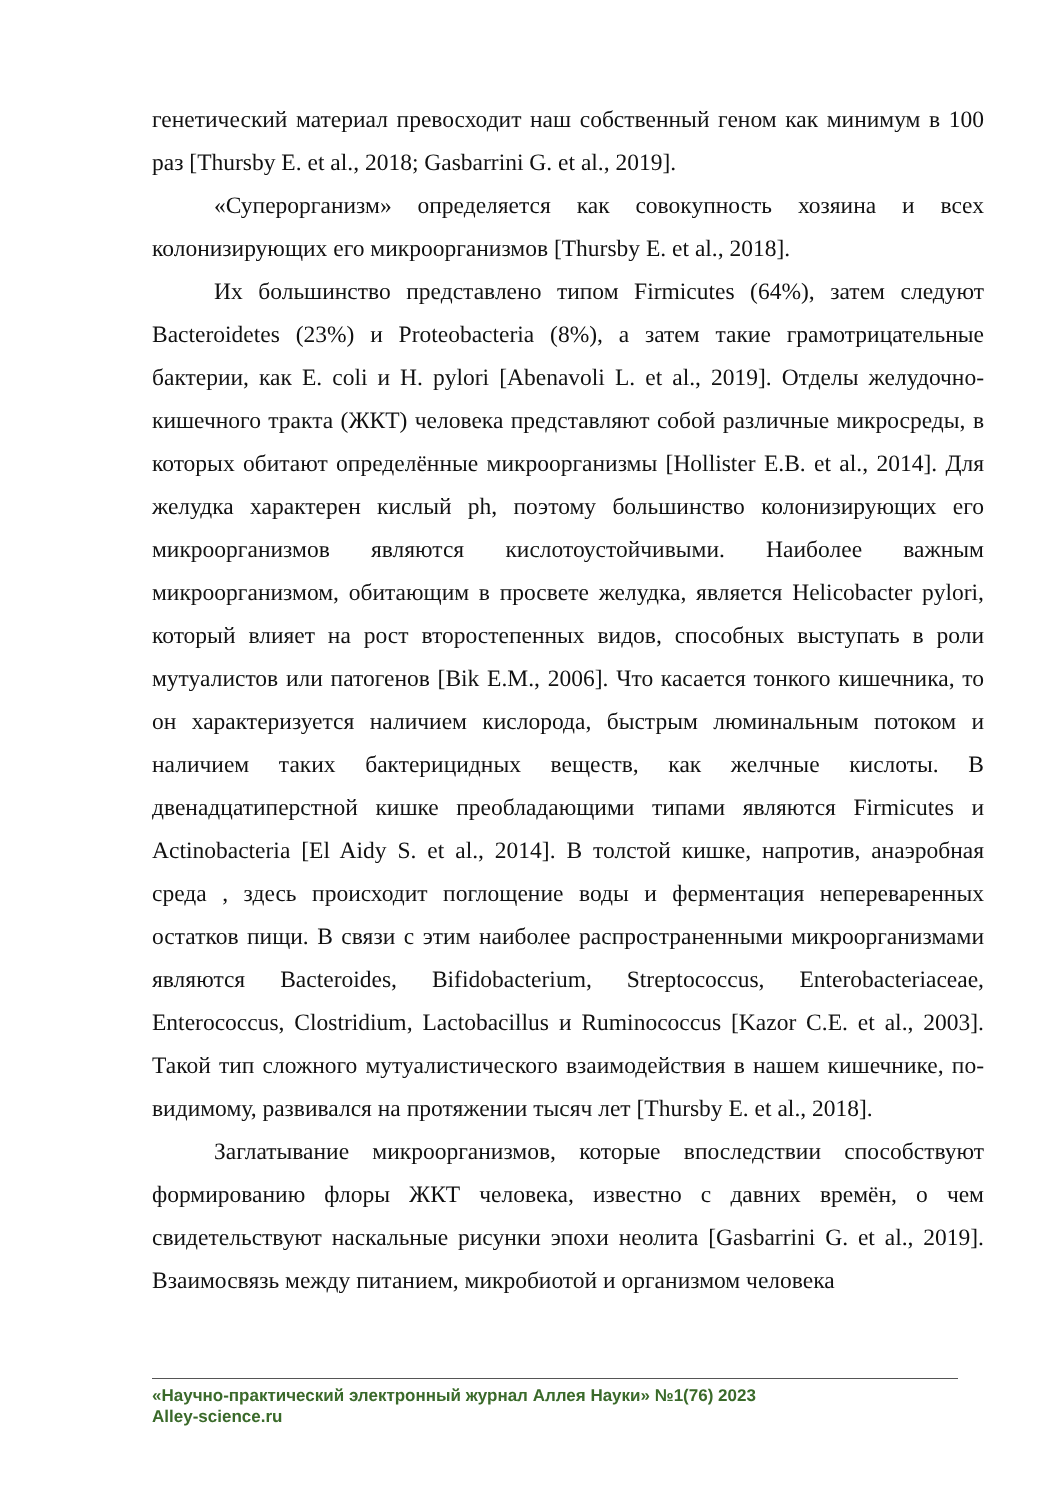генетический материал превосходит наш собственный геном как минимум в 100 раз [Thursby E. et al., 2018; Gasbarrini G. et al., 2019].
«Суперорганизм» определяется как совокупность хозяина и всех колонизирующих его микроорганизмов [Thursby E. et al., 2018].
Их большинство представлено типом Firmicutes (64%), затем следуют Bacteroidetes (23%) и Proteobacteria (8%), а затем такие грамотрицательные бактерии, как E. coli и H. pylori [Abenavoli L. et al., 2019]. Отделы желудочно-кишечного тракта (ЖКТ) человека представляют собой различные микросреды, в которых обитают определённые микроорганизмы [Hollister E.B. et al., 2014]. Для желудка характерен кислый ph, поэтому большинство колонизирующих его микроорганизмов являются кислотоустойчивыми. Наиболее важным микроорганизмом, обитающим в просвете желудка, является Helicobacter pylori, который влияет на рост второстепенных видов, способных выступать в роли мутуалистов или патогенов [Bik E.M., 2006]. Что касается тонкого кишечника, то он характеризуется наличием кислорода, быстрым люминальным потоком и наличием таких бактерицидных веществ, как желчные кислоты. В двенадцатиперстной кишке преобладающими типами являются Firmicutes и Actinobacteria [El Aidy S. et al., 2014]. В толстой кишке, напротив, анаэробная среда , здесь происходит поглощение воды и ферментация непереваренных остатков пищи. В связи с этим наиболее распространенными микроорганизмами являются Bacteroides, Bifidobacterium, Streptococcus, Enterobacteriaceae, Enterococcus, Clostridium, Lactobacillus и Ruminococcus [Kazor C.E. et al., 2003]. Такой тип сложного мутуалистического взаимодействия в нашем кишечнике, по-видимому, развивался на протяжении тысяч лет [Thursby E. et al., 2018].
Заглатывание микроорганизмов, которые впоследствии способствуют формированию флоры ЖКТ человека, известно с давних времён, о чем свидетельствуют наскальные рисунки эпохи неолита [Gasbarrini G. et al., 2019]. Взаимосвязь между питанием, микробиотой и организмом человека
«Научно-практический электронный журнал Аллея Науки» №1(76) 2023
Alley-science.ru